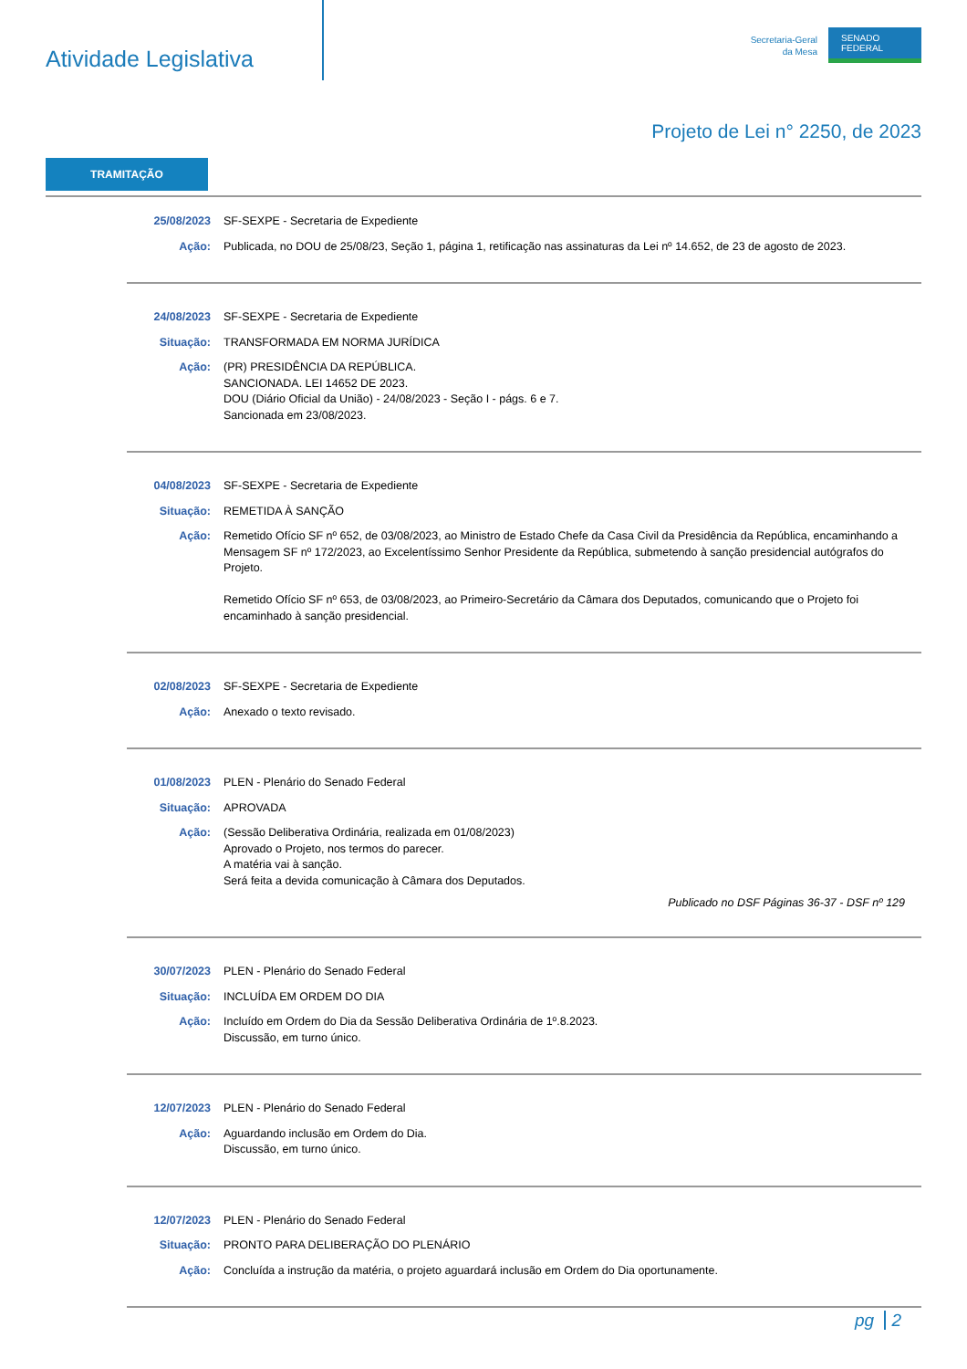Atividade Legislativa
Secretaria-Geral
da Mesa
SENADO
FEDERAL
Projeto de Lei n° 2250, de 2023
TRAMITAÇÃO
25/08/2023 SF-SEXPE - Secretaria de Expediente
Ação: Publicada, no DOU de 25/08/23, Seção 1, página 1, retificação nas assinaturas da Lei nº 14.652, de 23 de agosto de 2023.
24/08/2023 SF-SEXPE - Secretaria de Expediente
Situação: TRANSFORMADA EM NORMA JURÍDICA
Ação: (PR) PRESIDÊNCIA DA REPÚBLICA.
SANCIONADA. LEI 14652 DE 2023.
DOU (Diário Oficial da União) - 24/08/2023 - Seção I - págs. 6 e 7.
Sancionada em 23/08/2023.
04/08/2023 SF-SEXPE - Secretaria de Expediente
Situação: REMETIDA À SANÇÃO
Ação: Remetido Ofício SF nº 652, de 03/08/2023, ao Ministro de Estado Chefe da Casa Civil da Presidência da República, encaminhando a Mensagem SF nº 172/2023, ao Excelentíssimo Senhor Presidente da República, submetendo à sanção presidencial autógrafos do Projeto.
Remetido Ofício SF nº 653, de 03/08/2023, ao Primeiro-Secretário da Câmara dos Deputados, comunicando que o Projeto foi encaminhado à sanção presidencial.
02/08/2023 SF-SEXPE - Secretaria de Expediente
Ação: Anexado o texto revisado.
01/08/2023 PLEN - Plenário do Senado Federal
Situação: APROVADA
Ação: (Sessão Deliberativa Ordinária, realizada em 01/08/2023)
Aprovado o Projeto, nos termos do parecer.
A matéria vai à sanção.
Será feita a devida comunicação à Câmara dos Deputados.
Publicado no DSF Páginas 36-37 - DSF nº 129
30/07/2023 PLEN - Plenário do Senado Federal
Situação: INCLUÍDA EM ORDEM DO DIA
Ação: Incluído em Ordem do Dia da Sessão Deliberativa Ordinária de 1º.8.2023.
Discussão, em turno único.
12/07/2023 PLEN - Plenário do Senado Federal
Ação: Aguardando inclusão em Ordem do Dia.
Discussão, em turno único.
12/07/2023 PLEN - Plenário do Senado Federal
Situação: PRONTO PARA DELIBERAÇÃO DO PLENÁRIO
Ação: Concluída a instrução da matéria, o projeto aguardará inclusão em Ordem do Dia oportunamente.
pg 2